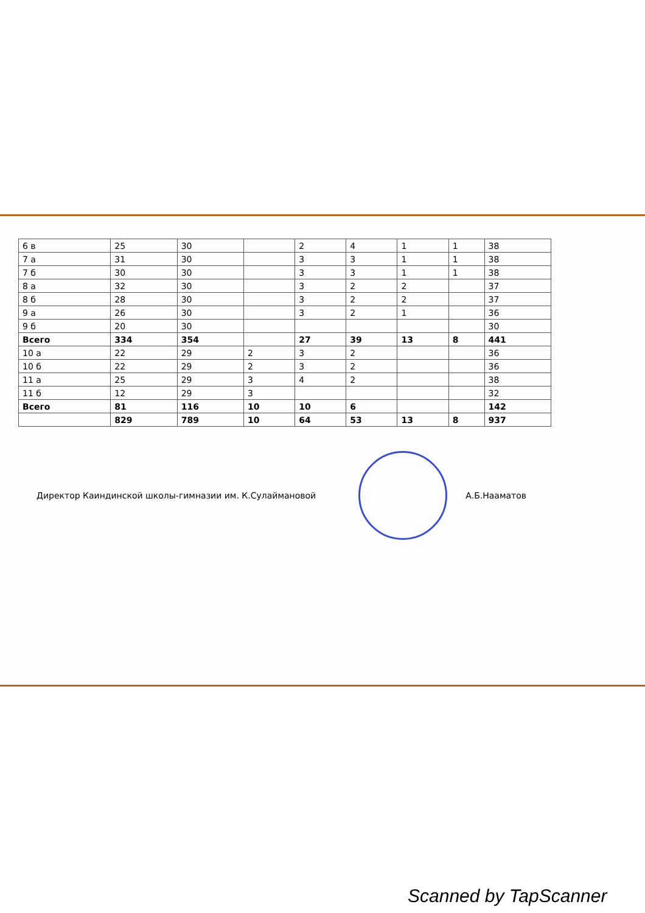| 6 в | 25 | 30 | | 2 | 4 | 1 | 1 | 38 |
| 7 а | 31 | 30 | | 3 | 3 | 1 | 1 | 38 |
| 7 б | 30 | 30 | | 3 | 3 | 1 | 1 | 38 |
| 8 а | 32 | 30 | | 3 | 2 | 2 | | 37 |
| 8 б | 28 | 30 | | 3 | 2 | 2 | | 37 |
| 9 а | 26 | 30 | | 3 | 2 | 1 | | 36 |
| 9 б | 20 | 30 | | | | | | 30 |
| Всего | 334 | 354 | | 27 | 39 | 13 | 8 | 441 |
| 10 а | 22 | 29 | 2 | 3 | 2 | | | 36 |
| 10 б | 22 | 29 | 2 | 3 | 2 | | | 36 |
| 11 а | 25 | 29 | 3 | 4 | 2 | | | 38 |
| 11 б | 12 | 29 | 3 | | | | | 32 |
| Всего | 81 | 116 | 10 | 10 | 6 | | | 142 |
| | 829 | 789 | 10 | 64 | 53 | 13 | 8 | 937 |
Директор Каиндинской школы-гимназии им. К.Сулаймановой
А.Б.Нааматов
Scanned by TapScanner